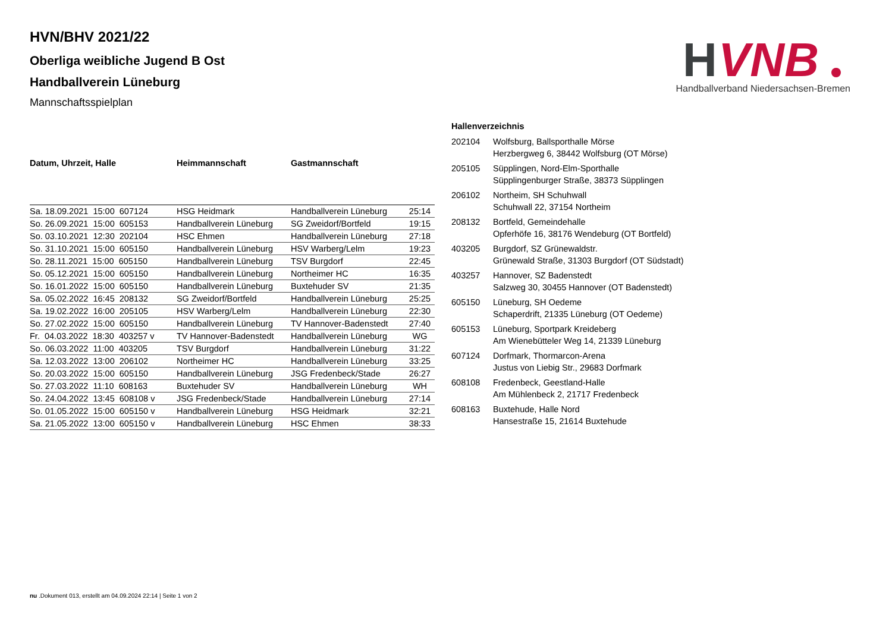H
VNB
Handballverband Niedersachsen-Bremen
HVN/BHV 2021/22
Oberliga weibliche Jugend B Ost
Handballverein Lüneburg
Mannschaftsspielplan
| Datum, Uhrzeit, Halle | Heimmannschaft | Gastmannschaft | |
| --- | --- | --- | --- |
| Sa. 18.09.2021 15:00 607124 | HSG Heidmark | Handballverein Lüneburg | 25:14 |
| So. 26.09.2021 15:00 605153 | Handballverein Lüneburg | SG Zweidorf/Bortfeld | 19:15 |
| So. 03.10.2021 12:30 202104 | HSC Ehmen | Handballverein Lüneburg | 27:18 |
| So. 31.10.2021 15:00 605150 | Handballverein Lüneburg | HSV Warberg/Lelm | 19:23 |
| So. 28.11.2021 15:00 605150 | Handballverein Lüneburg | TSV Burgdorf | 22:45 |
| So. 05.12.2021 15:00 605150 | Handballverein Lüneburg | Northeimer HC | 16:35 |
| So. 16.01.2022 15:00 605150 | Handballverein Lüneburg | Buxtehuder SV | 21:35 |
| Sa. 05.02.2022 16:45 208132 | SG Zweidorf/Bortfeld | Handballverein Lüneburg | 25:25 |
| Sa. 19.02.2022 16:00 205105 | HSV Warberg/Lelm | Handballverein Lüneburg | 22:30 |
| So. 27.02.2022 15:00 605150 | Handballverein Lüneburg | TV Hannover-Badenstedt | 27:40 |
| Fr. 04.03.2022 18:30 403257 v | TV Hannover-Badenstedt | Handballverein Lüneburg | WG |
| So. 06.03.2022 11:00 403205 | TSV Burgdorf | Handballverein Lüneburg | 31:22 |
| Sa. 12.03.2022 13:00 206102 | Northeimer HC | Handballverein Lüneburg | 33:25 |
| So. 20.03.2022 15:00 605150 | Handballverein Lüneburg | JSG Fredenbeck/Stade | 26:27 |
| So. 27.03.2022 11:10 608163 | Buxtehuder SV | Handballverein Lüneburg | WH |
| So. 24.04.2022 13:45 608108 v | JSG Fredenbeck/Stade | Handballverein Lüneburg | 27:14 |
| So. 01.05.2022 15:00 605150 v | Handballverein Lüneburg | HSG Heidmark | 32:21 |
| Sa. 21.05.2022 13:00 605150 v | Handballverein Lüneburg | HSC Ehmen | 38:33 |
Hallenverzeichnis
| 202104 | Wolfsburg, Ballsporthalle Mörse Herzbergweg 6, 38442 Wolfsburg (OT Mörse) |
| 205105 | Süpplingen, Nord-Elm-Sporthalle Süpplingenburger Straße, 38373 Süpplingen |
| 206102 | Northeim, SH Schuhwall Schuhwall 22, 37154 Northeim |
| 208132 | Bortfeld, Gemeindehalle Opferhöfe 16, 38176 Wendeburg (OT Bortfeld) |
| 403205 | Burgdorf, SZ Grünewaldstr. Grünewald Straße, 31303 Burgdorf (OT Südstadt) |
| 403257 | Hannover, SZ Badenstedt Salzweg 30, 30455 Hannover (OT Badenstedt) |
| 605150 | Lüneburg, SH Oedeme Schaperdrift, 21335 Lüneburg (OT Oedeme) |
| 605153 | Lüneburg, Sportpark Kreideberg Am Wienebütteler Weg 14, 21339 Lüneburg |
| 607124 | Dorfmark, Thormarcon-Arena Justus von Liebig Str., 29683 Dorfmark |
| 608108 | Fredenbeck, Geestland-Halle Am Mühlenbeck 2, 21717 Fredenbeck |
| 608163 | Buxtehude, Halle Nord Hansestraße 15, 21614 Buxtehude |
nu .Dokument 013, erstellt am 04.09.2024 22:14 | Seite 1 von 2